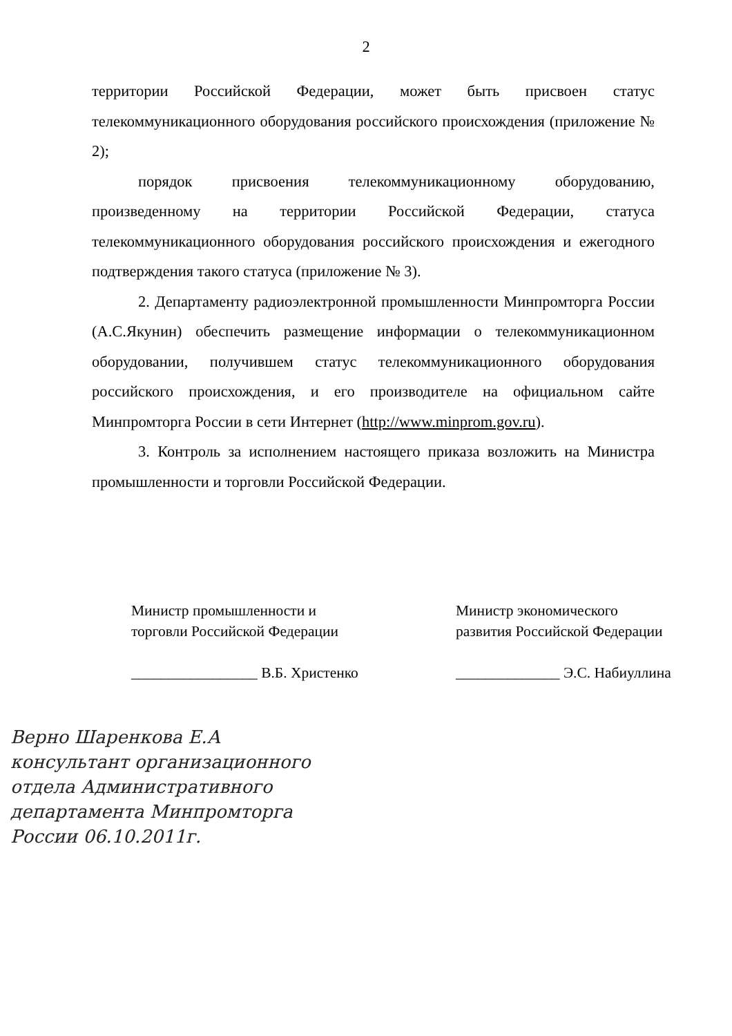2
территории Российской Федерации, может быть присвоен статус телекоммуникационного оборудования российского происхождения (приложение № 2);
порядок присвоения телекоммуникационному оборудованию, произведенному на территории Российской Федерации, статуса телекоммуникационного оборудования российского происхождения и ежегодного подтверждения такого статуса (приложение № 3).
2. Департаменту радиоэлектронной промышленности Минпромторга России (А.С.Якунин) обеспечить размещение информации о телекоммуникационном оборудовании, получившем статус телекоммуникационного оборудования российского происхождения, и его производителе на официальном сайте Минпромторга России в сети Интернет (http://www.minprom.gov.ru).
3. Контроль за исполнением настоящего приказа возложить на Министра промышленности и торговли Российской Федерации.
Министр промышленности и
торговли Российской Федерации
_________________ В.Б. Христенко
Министр экономического
развития Российской Федерации
______________ Э.С. Набиуллина
Верно Шаренкова Е.А
консультант организационного
отдела Административного
департамента Минпромторга
России 06.10.2011г.